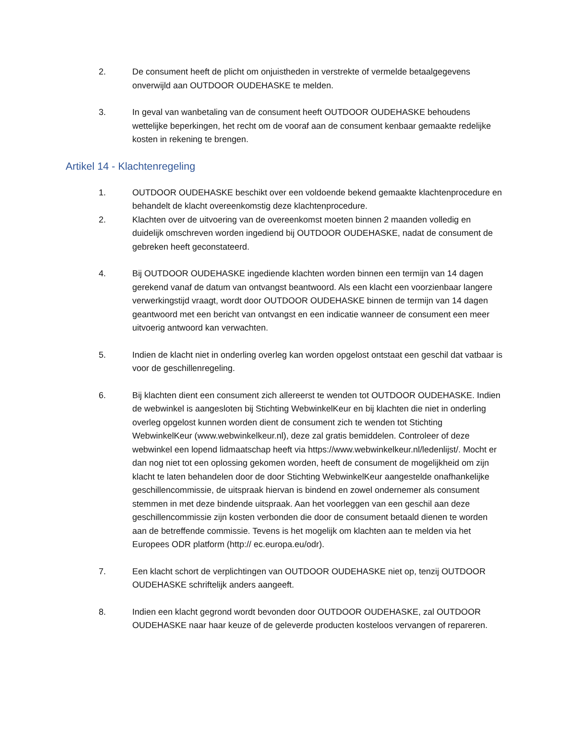2. De consument heeft de plicht om onjuistheden in verstrekte of vermelde betaalgegevens onverwijld aan OUTDOOR OUDEHASKE te melden.
3. In geval van wanbetaling van de consument heeft OUTDOOR OUDEHASKE behoudens wettelijke beperkingen, het recht om de vooraf aan de consument kenbaar gemaakte redelijke kosten in rekening te brengen.
Artikel 14 - Klachtenregeling
1. OUTDOOR OUDEHASKE beschikt over een voldoende bekend gemaakte klachtenprocedure en behandelt de klacht overeenkomstig deze klachtenprocedure.
2. Klachten over de uitvoering van de overeenkomst moeten binnen 2 maanden volledig en duidelijk omschreven worden ingediend bij OUTDOOR OUDEHASKE, nadat de consument de gebreken heeft geconstateerd.
4. Bij OUTDOOR OUDEHASKE ingediende klachten worden binnen een termijn van 14 dagen gerekend vanaf de datum van ontvangst beantwoord. Als een klacht een voorzienbaar langere verwerkingstijd vraagt, wordt door OUTDOOR OUDEHASKE binnen de termijn van 14 dagen geantwoord met een bericht van ontvangst en een indicatie wanneer de consument een meer uitvoerig antwoord kan verwachten.
5. Indien de klacht niet in onderling overleg kan worden opgelost ontstaat een geschil dat vatbaar is voor de geschillenregeling.
6. Bij klachten dient een consument zich allereerst te wenden tot OUTDOOR OUDEHASKE. Indien de webwinkel is aangesloten bij Stichting WebwinkelKeur en bij klachten die niet in onderling overleg opgelost kunnen worden dient de consument zich te wenden tot Stichting WebwinkelKeur (www.webwinkelkeur.nl), deze zal gratis bemiddelen. Controleer of deze webwinkel een lopend lidmaatschap heeft via https://www.webwinkelkeur.nl/ledenlijst/. Mocht er dan nog niet tot een oplossing gekomen worden, heeft de consument de mogelijkheid om zijn klacht te laten behandelen door de door Stichting WebwinkelKeur aangestelde onafhankelijke geschillencommissie, de uitspraak hiervan is bindend en zowel ondernemer als consument stemmen in met deze bindende uitspraak. Aan het voorleggen van een geschil aan deze geschillencommissie zijn kosten verbonden die door de consument betaald dienen te worden aan de betreffende commissie. Tevens is het mogelijk om klachten aan te melden via het Europees ODR platform (http:// ec.europa.eu/odr).
7. Een klacht schort de verplichtingen van OUTDOOR OUDEHASKE niet op, tenzij OUTDOOR OUDEHASKE schriftelijk anders aangeeft.
8. Indien een klacht gegrond wordt bevonden door OUTDOOR OUDEHASKE, zal OUTDOOR OUDEHASKE naar haar keuze of de geleverde producten kosteloos vervangen of repareren.